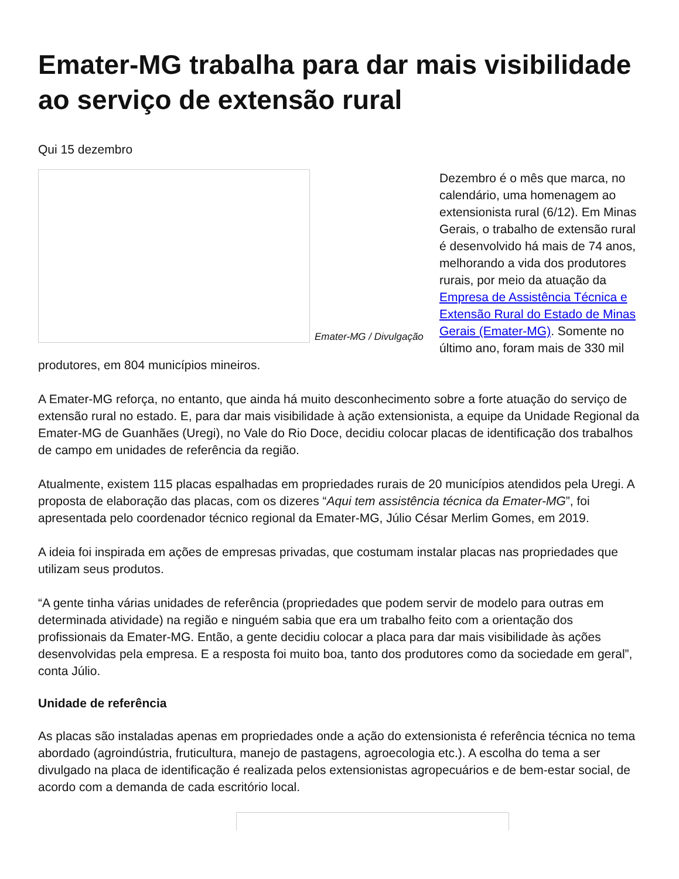Emater-MG trabalha para dar mais visibilidade ao serviço de extensão rural
Qui 15 dezembro
Emater-MG / Divulgação
Dezembro é o mês que marca, no calendário, uma homenagem ao extensionista rural (6/12). Em Minas Gerais, o trabalho de extensão rural é desenvolvido há mais de 74 anos, melhorando a vida dos produtores rurais, por meio da atuação da Empresa de Assistência Técnica e Extensão Rural do Estado de Minas Gerais (Emater-MG). Somente no último ano, foram mais de 330 mil produtores, em 804 municípios mineiros.
A Emater-MG reforça, no entanto, que ainda há muito desconhecimento sobre a forte atuação do serviço de extensão rural no estado. E, para dar mais visibilidade à ação extensionista, a equipe da Unidade Regional da Emater-MG de Guanhães (Uregi), no Vale do Rio Doce, decidiu colocar placas de identificação dos trabalhos de campo em unidades de referência da região.
Atualmente, existem 115 placas espalhadas em propriedades rurais de 20 municípios atendidos pela Uregi. A proposta de elaboração das placas, com os dizeres “Aqui tem assistência técnica da Emater-MG”, foi apresentada pelo coordenador técnico regional da Emater-MG, Júlio César Merlim Gomes, em 2019.
A ideia foi inspirada em ações de empresas privadas, que costumam instalar placas nas propriedades que utilizam seus produtos.
“A gente tinha várias unidades de referência (propriedades que podem servir de modelo para outras em determinada atividade) na região e ninguém sabia que era um trabalho feito com a orientação dos profissionais da Emater-MG. Então, a gente decidiu colocar a placa para dar mais visibilidade às ações desenvolvidas pela empresa. E a resposta foi muito boa, tanto dos produtores como da sociedade em geral”, conta Júlio.
Unidade de referência
As placas são instaladas apenas em propriedades onde a ação do extensionista é referência técnica no tema abordado (agroindústria, fruticultura, manejo de pastagens, agroecologia etc.). A escolha do tema a ser divulgado na placa de identificação é realizada pelos extensionistas agropecuários e de bem-estar social, de acordo com a demanda de cada escritório local.